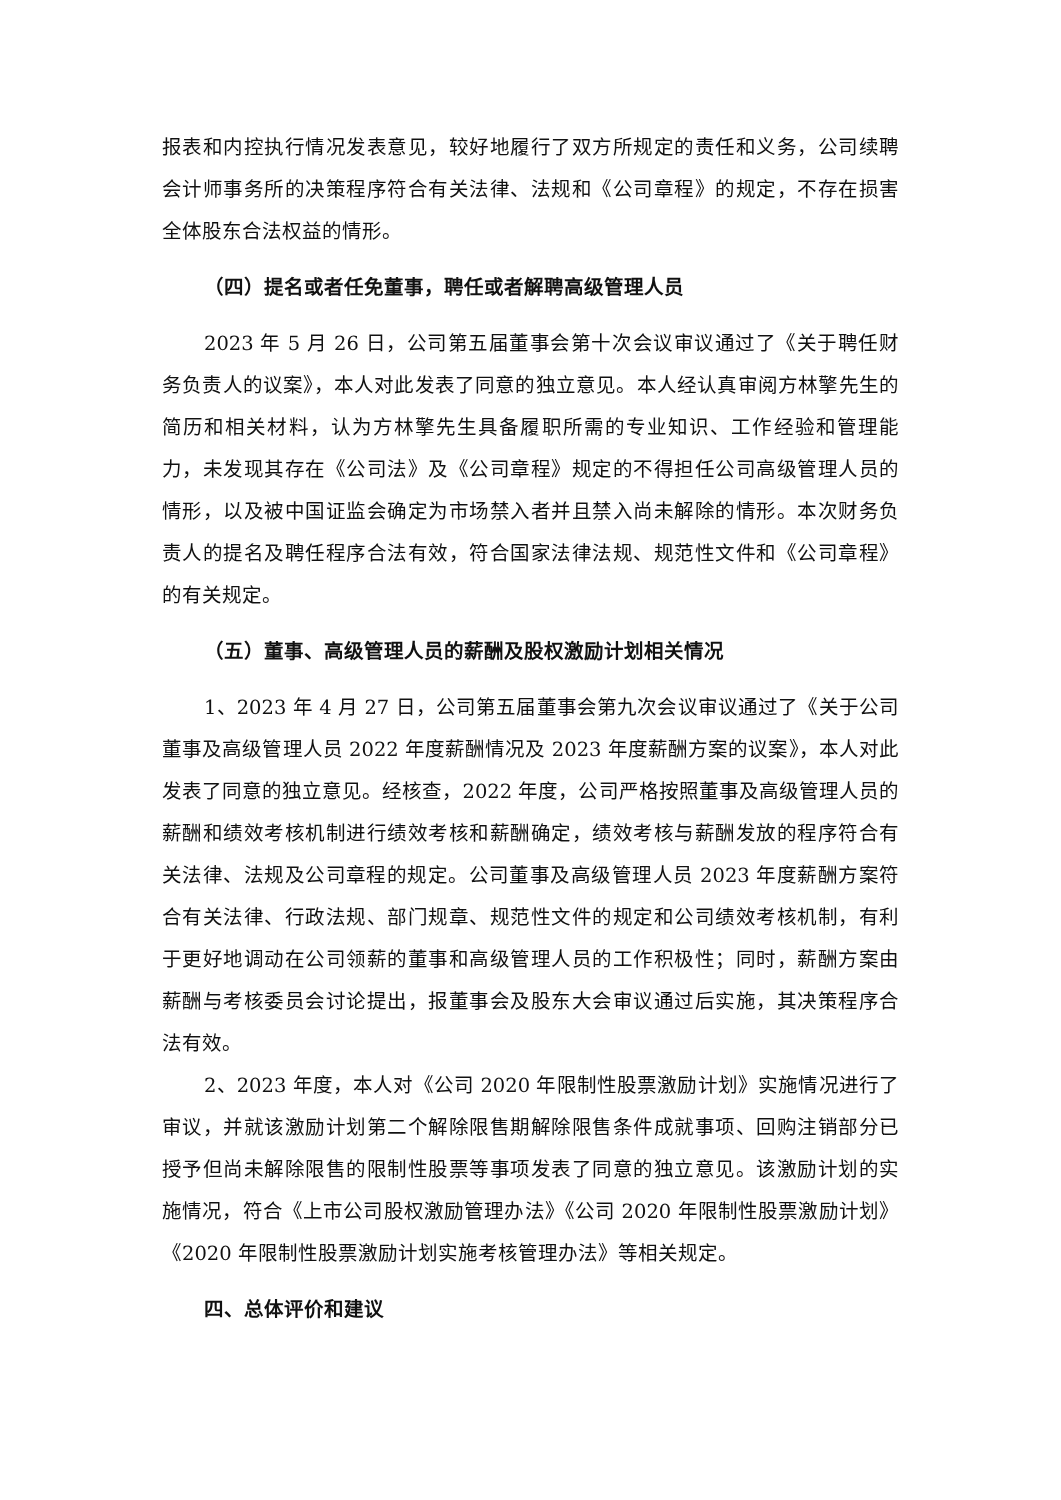报表和内控执行情况发表意见，较好地履行了双方所规定的责任和义务，公司续聘会计师事务所的决策程序符合有关法律、法规和《公司章程》的规定，不存在损害全体股东合法权益的情形。
（四）提名或者任免董事，聘任或者解聘高级管理人员
2023 年 5 月 26 日，公司第五届董事会第十次会议审议通过了《关于聘任财务负责人的议案》，本人对此发表了同意的独立意见。本人经认真审阅方林擎先生的简历和相关材料，认为方林擎先生具备履职所需的专业知识、工作经验和管理能力，未发现其存在《公司法》及《公司章程》规定的不得担任公司高级管理人员的情形，以及被中国证监会确定为市场禁入者并且禁入尚未解除的情形。本次财务负责人的提名及聘任程序合法有效，符合国家法律法规、规范性文件和《公司章程》的有关规定。
（五）董事、高级管理人员的薪酬及股权激励计划相关情况
1、2023 年 4 月 27 日，公司第五届董事会第九次会议审议通过了《关于公司董事及高级管理人员 2022 年度薪酬情况及 2023 年度薪酬方案的议案》，本人对此发表了同意的独立意见。经核查，2022 年度，公司严格按照董事及高级管理人员的薪酬和绩效考核机制进行绩效考核和薪酬确定，绩效考核与薪酬发放的程序符合有关法律、法规及公司章程的规定。公司董事及高级管理人员 2023 年度薪酬方案符合有关法律、行政法规、部门规章、规范性文件的规定和公司绩效考核机制，有利于更好地调动在公司领薪的董事和高级管理人员的工作积极性；同时，薪酬方案由薪酬与考核委员会讨论提出，报董事会及股东大会审议通过后实施，其决策程序合法有效。
2、2023 年度，本人对《公司 2020 年限制性股票激励计划》实施情况进行了审议，并就该激励计划第二个解除限售期解除限售条件成就事项、回购注销部分已授予但尚未解除限售的限制性股票等事项发表了同意的独立意见。该激励计划的实施情况，符合《上市公司股权激励管理办法》《公司 2020 年限制性股票激励计划》《2020 年限制性股票激励计划实施考核管理办法》等相关规定。
四、总体评价和建议